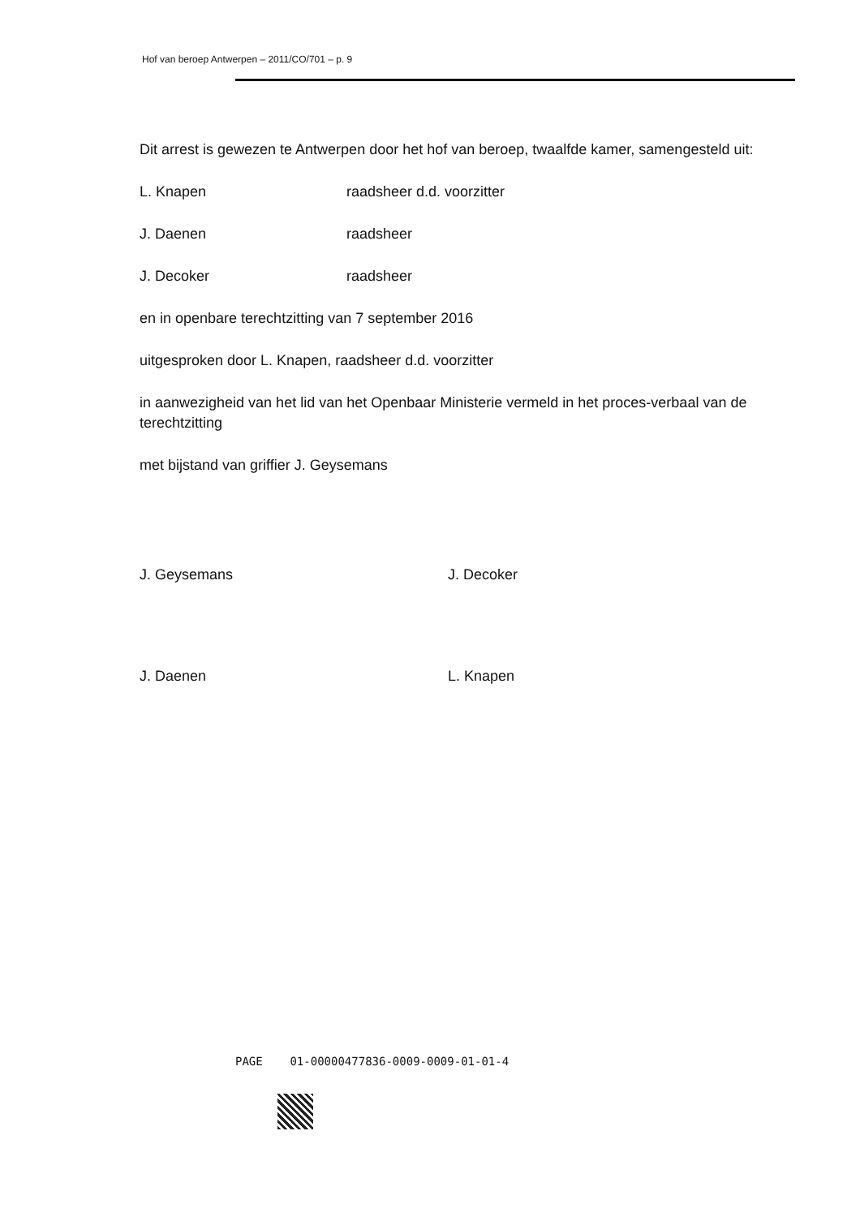Hof van beroep Antwerpen – 2011/CO/701 – p. 9
Dit arrest is gewezen te Antwerpen door het hof van beroep, twaalfde kamer, samengesteld uit:
L. Knapen raadsheer d.d. voorzitter
J. Daenen raadsheer
J. Decoker raadsheer
en in openbare terechtzitting van 7 september 2016
uitgesproken door L. Knapen, raadsheer d.d. voorzitter
in aanwezigheid van het lid van het Openbaar Ministerie vermeld in het proces-verbaal van de terechtzitting
met bijstand van griffier J. Geysemans
J. Geysemans
J. Decoker
J. Daenen
L. Knapen
PAGE 01-00000477836-0009-0009-01-01-4